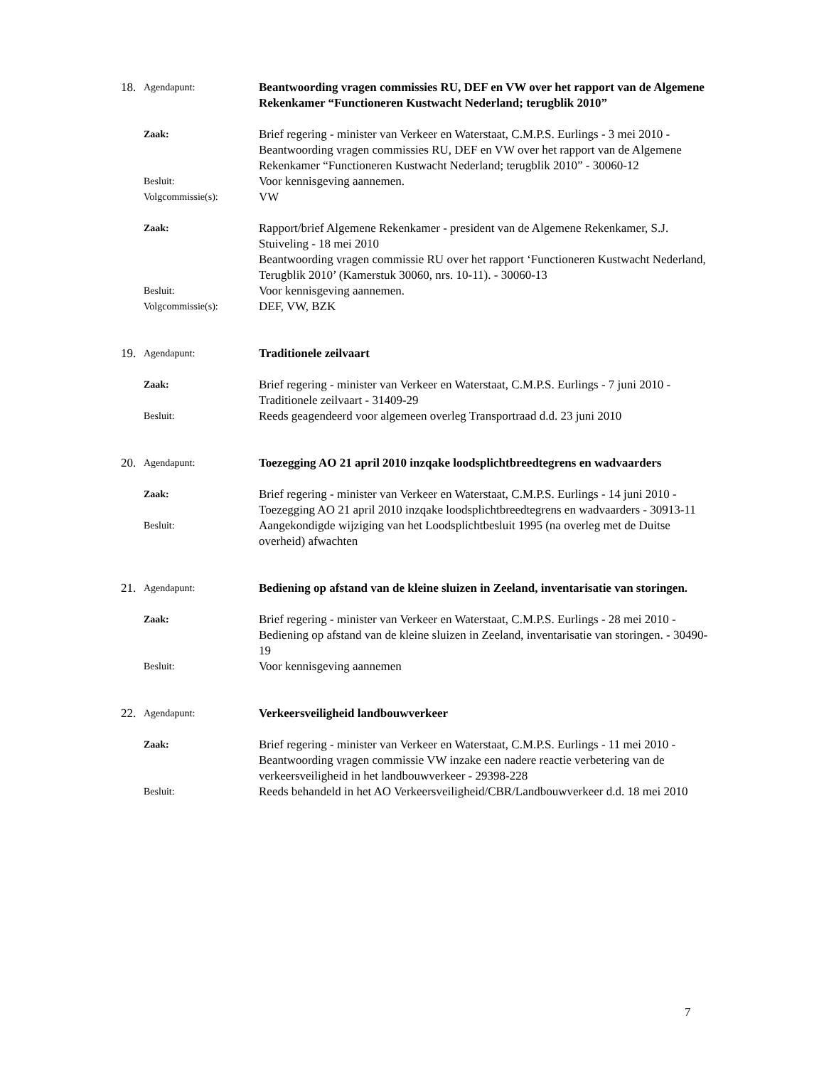18.
Agendapunt:
Beantwoording vragen commissies RU, DEF en VW over het rapport van de Algemene Rekenkamer “Functioneren Kustwacht Nederland; terugblik 2010”
Zaak:
Brief regering - minister van Verkeer en Waterstaat, C.M.P.S. Eurlings - 3 mei 2010 - Beantwoording vragen commissies RU, DEF en VW over het rapport van de Algemene Rekenkamer “Functioneren Kustwacht Nederland; terugblik 2010” - 30060-12
Besluit:
Voor kennisgeving aannemen.
Volgcommissie(s):
VW
Zaak:
Rapport/brief Algemene Rekenkamer - president van de Algemene Rekenkamer, S.J. Stuiveling - 18 mei 2010
Beantwoording vragen commissie RU over het rapport ‘Functioneren Kustwacht Nederland, Terugblik 2010’ (Kamerstuk 30060, nrs. 10-11). - 30060-13
Besluit:
Voor kennisgeving aannemen.
Volgcommissie(s):
DEF, VW, BZK
19.
Agendapunt:
Traditionele zeilvaart
Zaak:
Brief regering - minister van Verkeer en Waterstaat, C.M.P.S. Eurlings - 7 juni 2010 - Traditionele zeilvaart - 31409-29
Besluit:
Reeds geagendeerd voor algemeen overleg Transportraad d.d. 23 juni 2010
20.
Agendapunt:
Toezegging AO 21 april 2010 inzqake loodsplichtbreedtegrens en wadvaarders
Zaak:
Brief regering - minister van Verkeer en Waterstaat, C.M.P.S. Eurlings - 14 juni 2010 - Toezegging AO 21 april 2010 inzqake loodsplichtbreedtegrens en wadvaarders - 30913-11
Besluit:
Aangekondigde wijziging van het Loodsplichtbesluit 1995 (na overleg met de Duitse overheid) afwachten
21.
Agendapunt:
Bediening op afstand van de kleine sluizen in Zeeland, inventarisatie van storingen.
Zaak:
Brief regering - minister van Verkeer en Waterstaat, C.M.P.S. Eurlings - 28 mei 2010 - Bediening op afstand van de kleine sluizen in Zeeland, inventarisatie van storingen. - 30490-19
Besluit:
Voor kennisgeving aannemen
22.
Agendapunt:
Verkeersveiligheid landbouwverkeer
Zaak:
Brief regering - minister van Verkeer en Waterstaat, C.M.P.S. Eurlings - 11 mei 2010 - Beantwoording vragen commissie VW inzake een nadere reactie verbetering van de verkeersveiligheid in het landbouwverkeer - 29398-228
Besluit:
Reeds behandeld in het AO Verkeersveiligheid/CBR/Landbouwverkeer d.d. 18 mei 2010
7